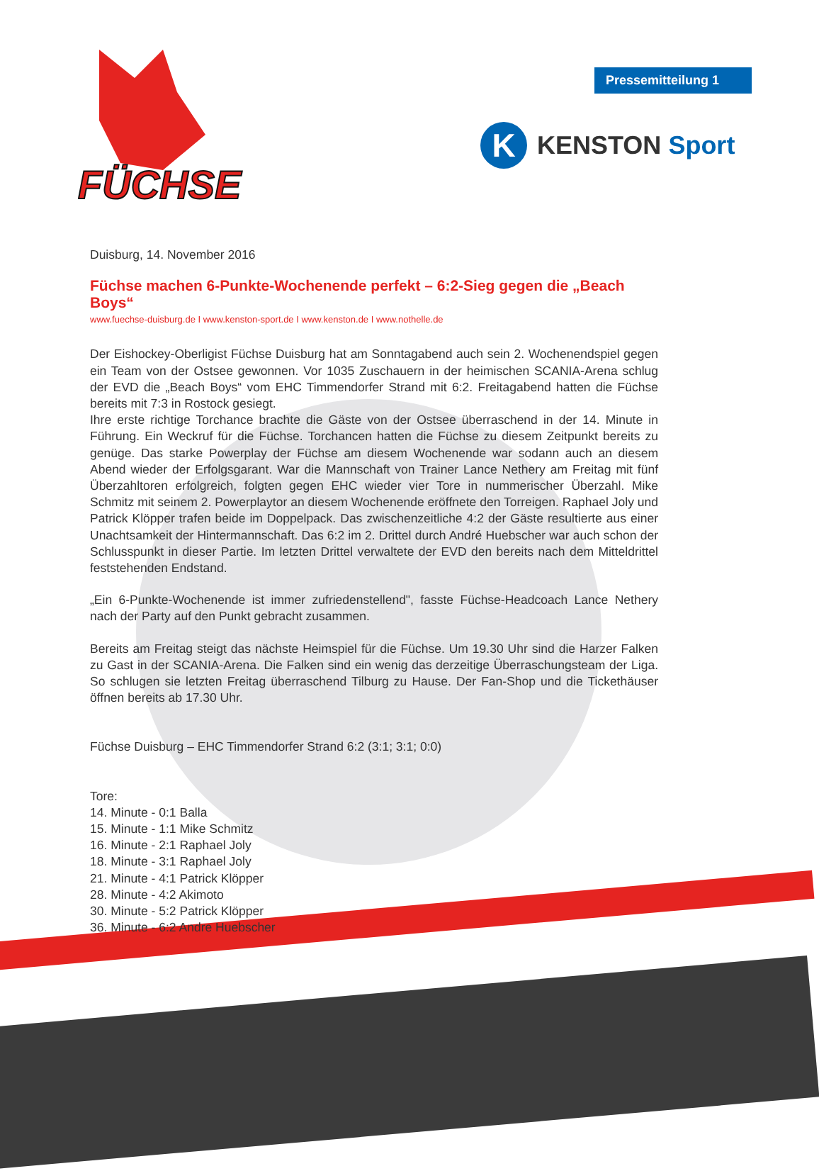FÜCHSE
Pressemitteilung 1
K
KENSTON Sport
Duisburg, 14. November 2016
Füchse machen 6-Punkte-Wochenende perfekt – 6:2-Sieg gegen die „Beach Boys“
www.fuechse-duisburg.de I www.kenston-sport.de I www.kenston.de I www.nothelle.de
Der Eishockey-Oberligist Füchse Duisburg hat am Sonntagabend auch sein 2. Wochenendspiel gegen ein Team von der Ostsee gewonnen. Vor 1035 Zuschauern in der heimischen SCANIA-Arena schlug der EVD die „Beach Boys“ vom EHC Timmendorfer Strand mit 6:2. Freitagabend hatten die Füchse bereits mit 7:3 in Rostock gesiegt.
Ihre erste richtige Torchance brachte die Gäste von der Ostsee überraschend in der 14. Minute in Führung. Ein Weckruf für die Füchse. Torchancen hatten die Füchse zu diesem Zeitpunkt bereits zu genüge. Das starke Powerplay der Füchse am diesem Wochenende war sodann auch an diesem Abend wieder der Erfolgsgarant. War die Mannschaft von Trainer Lance Nethery am Freitag mit fünf Überzahltoren erfolgreich, folgten gegen EHC wieder vier Tore in nummerischer Überzahl. Mike Schmitz mit seinem 2. Powerplaytor an diesem Wochenende eröffnete den Torreigen. Raphael Joly und Patrick Klöpper trafen beide im Doppelpack. Das zwischenzeitliche 4:2 der Gäste resultierte aus einer Unachtsamkeit der Hintermannschaft. Das 6:2 im 2. Drittel durch André Huebscher war auch schon der Schlusspunkt in dieser Partie. Im letzten Drittel verwaltete der EVD den bereits nach dem Mitteldrittel feststehenden Endstand.
„Ein 6-Punkte-Wochenende ist immer zufriedenstellend", fasste Füchse-Headcoach Lance Nethery nach der Party auf den Punkt gebracht zusammen.
Bereits am Freitag steigt das nächste Heimspiel für die Füchse. Um 19.30 Uhr sind die Harzer Falken zu Gast in der SCANIA-Arena. Die Falken sind ein wenig das derzeitige Überraschungsteam der Liga. So schlugen sie letzten Freitag überraschend Tilburg zu Hause. Der Fan-Shop und die Tickethäuser öffnen bereits ab 17.30 Uhr.
Füchse Duisburg – EHC Timmendorfer Strand 6:2 (3:1; 3:1; 0:0)
Tore:
14. Minute - 0:1 Balla
15. Minute - 1:1 Mike Schmitz
16. Minute - 2:1 Raphael Joly
18. Minute - 3:1 Raphael Joly
21. Minute - 4:1 Patrick Klöpper
28. Minute - 4:2 Akimoto
30. Minute - 5:2 Patrick Klöpper
36. Minute - 6:2 Andre Huebscher